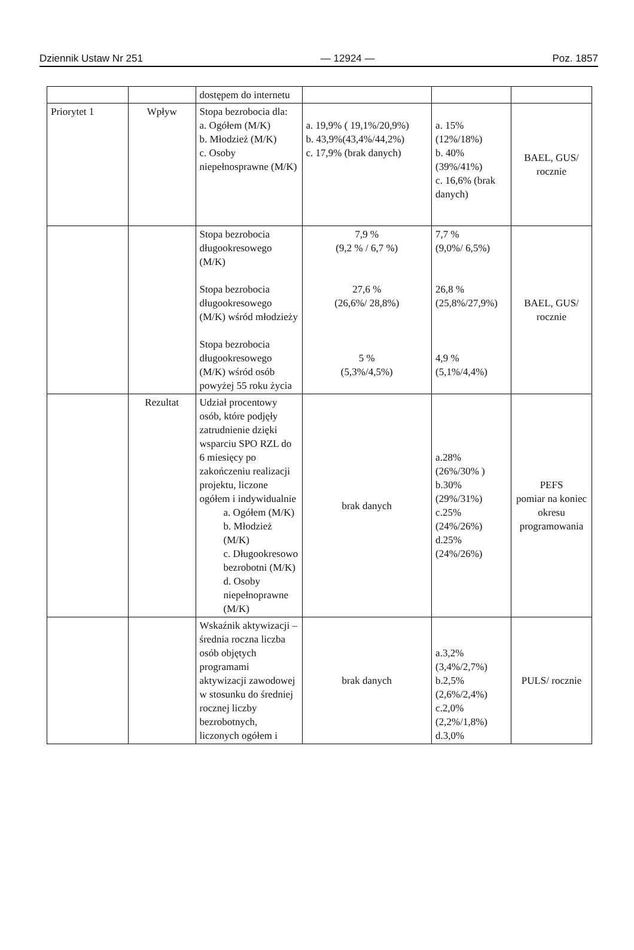Dziennik Ustaw Nr 251 — 12924 — Poz. 1857
| | | dostępem do internetu | | | |
| Priorytet 1 | Wpływ | Stopa bezrobocia dla: a. Ogółem (M/K) b. Młodzież (M/K) c. Osoby niepełnosprawne (M/K) | a. 19,9% ( 19,1%/20,9%) b. 43,9%(43,4%/44,2%) c. 17,9% (brak danych) | a. 15% (12%/18%) b. 40% (39%/41%) c. 16,6% (brak danych) | BAEL, GUS/ rocznie |
| | | Stopa bezrobocia długookresowego (M/K) Stopa bezrobocia długookresowego (M/K) wśród młodzieży Stopa bezrobocia długookresowego (M/K) wśród osób powyżej 55 roku życia | 7,9 % (9,2 % / 6,7 %) 27,6 % (26,6%/ 28,8%) 5 % (5,3%/4,5%) | 7,7 % (9,0%/ 6,5%) 26,8 % (25,8%/27,9%) 4,9 % (5,1%/4,4%) | BAEL, GUS/ rocznie |
| | Rezultat | Udział procentowy osób, które podjęły zatrudnienie dzięki wsparciu SPO RZL do 6 miesięcy po zakończeniu realizacji projektu, liczone ogółem i indywidualnie a. Ogółem (M/K) b. Młodzież (M/K) c. Długookresowo bezrobotni (M/K) d. Osoby niepełnoprawne (M/K) | brak danych | a.28% (26%/30% ) b.30% (29%/31%) c.25% (24%/26%) d.25% (24%/26%) | PEFS pomiar na koniec okresu programowania |
| | | Wskaźnik aktywizacji – średnia roczna liczba osób objętych programami aktywizacji zawodowej w stosunku do średniej rocznej liczby bezrobotnych, liczonych ogółem i | brak danych | a.3,2% (3,4%/2,7%) b.2,5% (2,6%/2,4%) c.2,0% (2,2%/1,8%) d.3,0% | PULS/ rocznie |